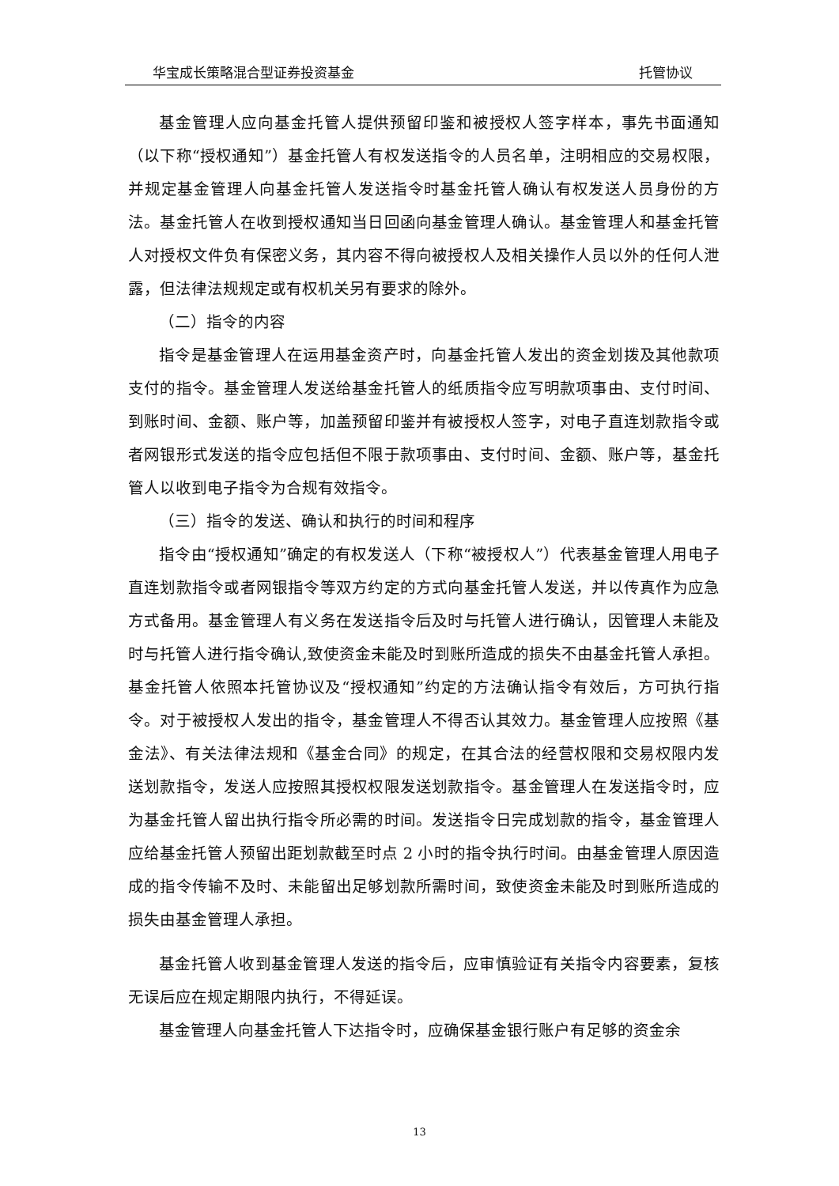华宝成长策略混合型证券投资基金 托管协议
基金管理人应向基金托管人提供预留印鉴和被授权人签字样本，事先书面通知（以下称“授权通知”）基金托管人有权发送指令的人员名单，注明相应的交易权限，并规定基金管理人向基金托管人发送指令时基金托管人确认有权发送人员身份的方法。基金托管人在收到授权通知当日回函向基金管理人确认。基金管理人和基金托管人对授权文件负有保密义务，其内容不得向被授权人及相关操作人员以外的任何人泄露，但法律法规规定或有权机关另有要求的除外。
（二）指令的内容
指令是基金管理人在运用基金资产时，向基金托管人发出的资金划拨及其他款项支付的指令。基金管理人发送给基金托管人的纸质指令应写明款项事由、支付时间、到账时间、金额、账户等，加盖预留印鉴并有被授权人签字，对电子直连划款指令或者网银形式发送的指令应包括但不限于款项事由、支付时间、金额、账户等，基金托管人以收到电子指令为合规有效指令。
（三）指令的发送、确认和执行的时间和程序
指令由“授权通知”确定的有权发送人（下称“被授权人”）代表基金管理人用电子直连划款指令或者网银指令等双方约定的方式向基金托管人发送，并以传真作为应急方式备用。基金管理人有义务在发送指令后及时与托管人进行确认，因管理人未能及时与托管人进行指令确认,致使资金未能及时到账所造成的损失不由基金托管人承担。基金托管人依照本托管协议及“授权通知”约定的方法确认指令有效后，方可执行指令。对于被授权人发出的指令，基金管理人不得否认其效力。基金管理人应按照《基金法》、有关法律法规和《基金合同》的规定，在其合法的经营权限和交易权限内发送划款指令，发送人应按照其授权权限发送划款指令。基金管理人在发送指令时，应为基金托管人留出执行指令所必需的时间。发送指令日完成划款的指令，基金管理人应给基金托管人预留出距划款截至时点 2 小时的指令执行时间。由基金管理人原因造成的指令传输不及时、未能留出足够划款所需时间，致使资金未能及时到账所造成的损失由基金管理人承担。
基金托管人收到基金管理人发送的指令后，应审慎验证有关指令内容要素，复核无误后应在规定期限内执行，不得延误。
基金管理人向基金托管人下达指令时，应确保基金银行账户有足够的资金余
13